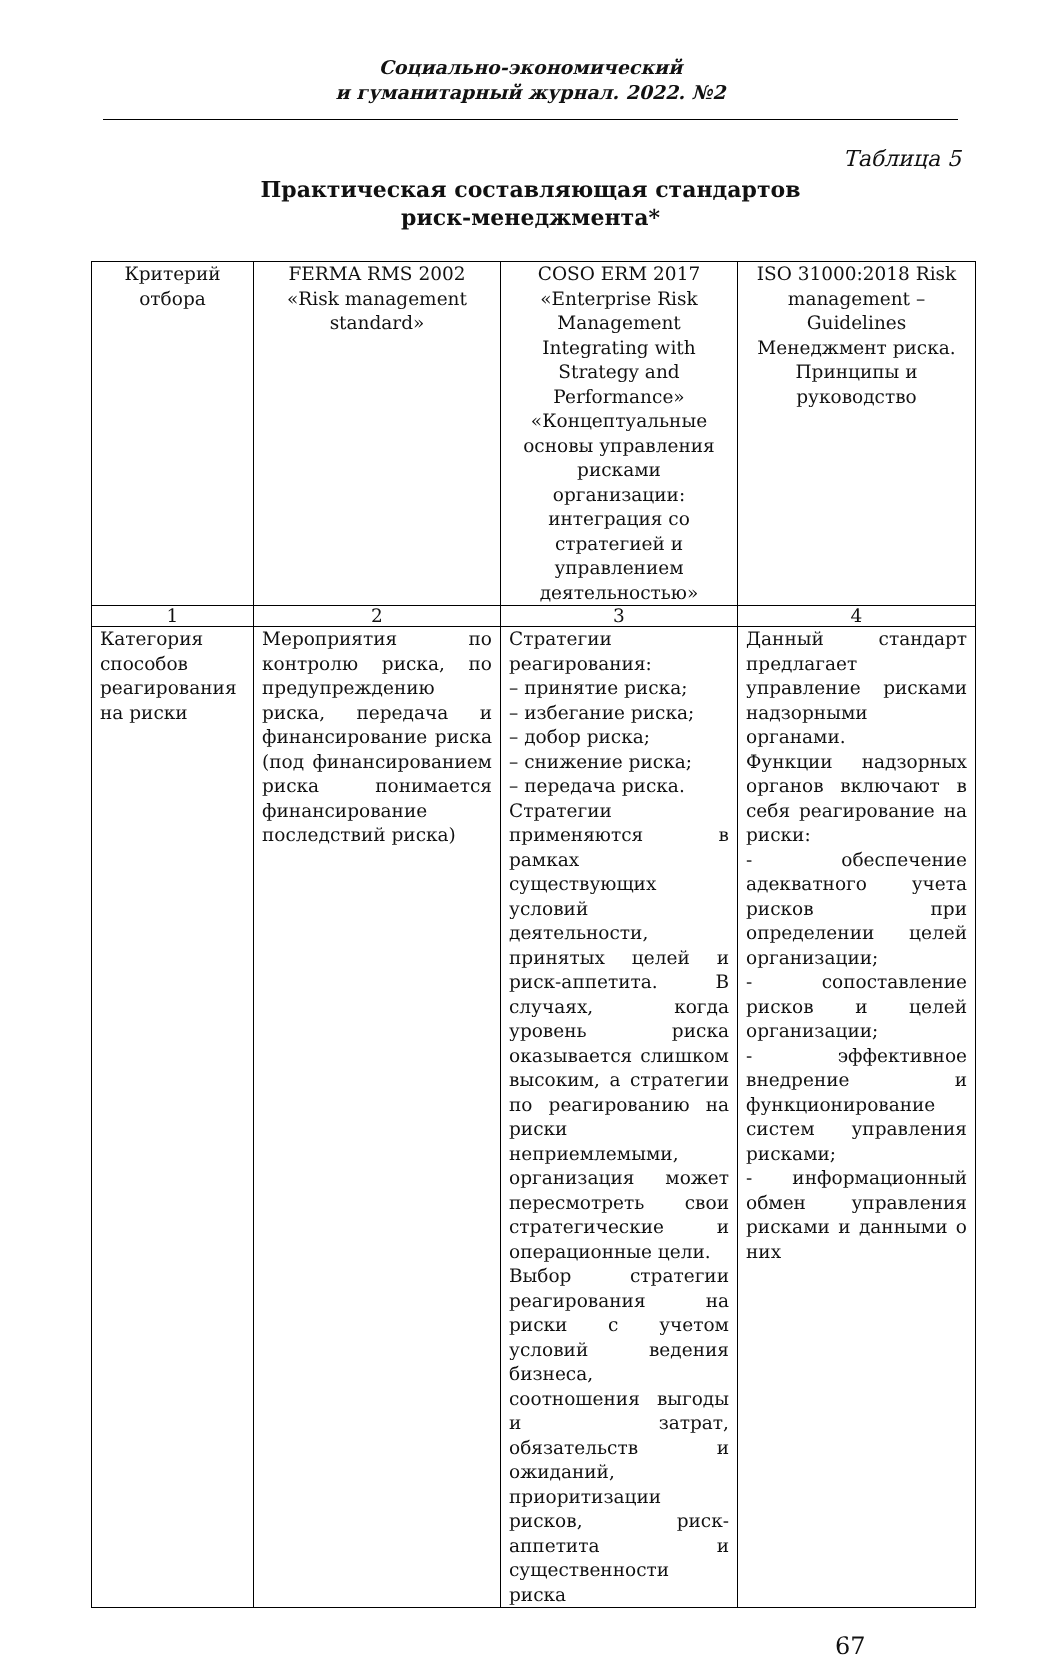Социально-экономический
и гуманитарный журнал. 2022. №2
Таблица 5
Практическая составляющая стандартов
риск-менеджмента*
| Критерий отбора | FERMA RMS 2002 «Risk management standard» | COSO ERM 2017 «Enterprise Risk Management Integrating with Strategy and Performance» «Концептуальные основы управления рисками организации: интеграция со стратегией и управлением деятельностью» | ISO 31000:2018 Risk management – Guidelines Менеджмент риска. Принципы и руководство |
| 1 | 2 | 3 | 4 |
| Категория способов реагирования на риски | Мероприятия по контролю риска, по предупреждению риска, передача и финансирование риска (под финансированием риска понимается финансирование последствий риска) | Стратегии реагирования: – принятие риска; – избегание риска; – добор риска; – снижение риска; – передача риска. Стратегии применяются в рамках существующих условий деятельности, принятых целей и риск-аппетита. В случаях, когда уровень риска оказывается слишком высоким, а стратегии по реагированию на риски неприемлемыми, организация может пересмотреть свои стратегические и операционные цели. Выбор стратегии реагирования на риски с учетом условий ведения бизнеса, соотношения выгоды и затрат, обязательств и ожиданий, приоритизации рисков, риск-аппетита и существенности риска | Данный стандарт предлагает управление рисками надзорными органами. Функции надзорных органов включают в себя реагирование на риски: - обеспечение адекватного учета рисков при определении целей организации; - сопоставление рисков и целей организации; - эффективное внедрение и функционирование систем управления рисками; - информационный обмен управления рисками и данными о них |
67